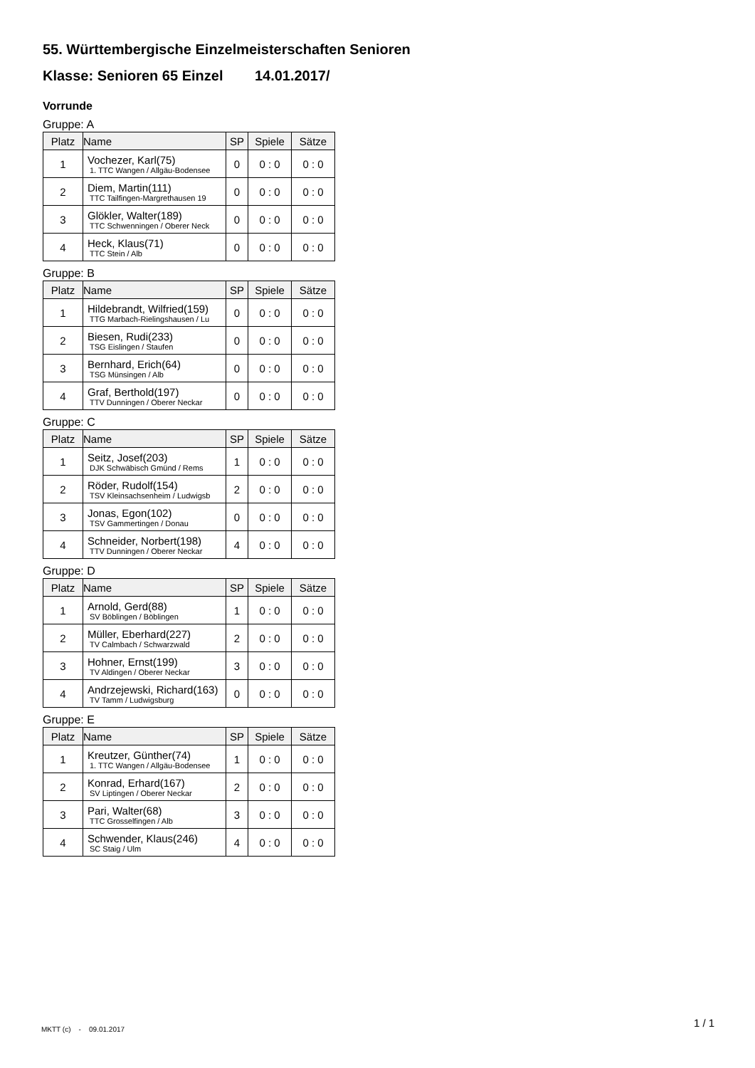55. Württembergische Einzelmeisterschaften Senioren
Klasse: Senioren 65 Einzel 14.01.2017/
Vorrunde
Gruppe: A
| Platz | Name | SP | Spiele | Sätze |
| --- | --- | --- | --- | --- |
| 1 | Vochezer, Karl(75) 1. TTC Wangen / Allgäu-Bodensee | 0 | 0 : 0 | 0 : 0 |
| 2 | Diem, Martin(111) TTC Tailfingen-Margrethausen 19 | 0 | 0 : 0 | 0 : 0 |
| 3 | Glökler, Walter(189) TTC Schwenningen / Oberer Neck | 0 | 0 : 0 | 0 : 0 |
| 4 | Heck, Klaus(71) TTC Stein / Alb | 0 | 0 : 0 | 0 : 0 |
Gruppe: B
| Platz | Name | SP | Spiele | Sätze |
| --- | --- | --- | --- | --- |
| 1 | Hildebrandt, Wilfried(159) TTG Marbach-Rielingshausen / Lu | 0 | 0 : 0 | 0 : 0 |
| 2 | Biesen, Rudi(233) TSG Eislingen / Staufen | 0 | 0 : 0 | 0 : 0 |
| 3 | Bernhard, Erich(64) TSG Münsingen / Alb | 0 | 0 : 0 | 0 : 0 |
| 4 | Graf, Berthold(197) TTV Dunningen / Oberer Neckar | 0 | 0 : 0 | 0 : 0 |
Gruppe: C
| Platz | Name | SP | Spiele | Sätze |
| --- | --- | --- | --- | --- |
| 1 | Seitz, Josef(203) DJK Schwäbisch Gmünd / Rems | 1 | 0 : 0 | 0 : 0 |
| 2 | Röder, Rudolf(154) TSV Kleinsachsenheim / Ludwigsb | 2 | 0 : 0 | 0 : 0 |
| 3 | Jonas, Egon(102) TSV Gammertingen / Donau | 0 | 0 : 0 | 0 : 0 |
| 4 | Schneider, Norbert(198) TTV Dunningen / Oberer Neckar | 4 | 0 : 0 | 0 : 0 |
Gruppe: D
| Platz | Name | SP | Spiele | Sätze |
| --- | --- | --- | --- | --- |
| 1 | Arnold, Gerd(88) SV Böblingen / Böblingen | 1 | 0 : 0 | 0 : 0 |
| 2 | Müller, Eberhard(227) TV Calmbach / Schwarzwald | 2 | 0 : 0 | 0 : 0 |
| 3 | Hohner, Ernst(199) TV Aldingen / Oberer Neckar | 3 | 0 : 0 | 0 : 0 |
| 4 | Andrzejewski, Richard(163) TV Tamm / Ludwigsburg | 0 | 0 : 0 | 0 : 0 |
Gruppe: E
| Platz | Name | SP | Spiele | Sätze |
| --- | --- | --- | --- | --- |
| 1 | Kreutzer, Günther(74) 1. TTC Wangen / Allgäu-Bodensee | 1 | 0 : 0 | 0 : 0 |
| 2 | Konrad, Erhard(167) SV Liptingen / Oberer Neckar | 2 | 0 : 0 | 0 : 0 |
| 3 | Pari, Walter(68) TTC Grosselfingen / Alb | 3 | 0 : 0 | 0 : 0 |
| 4 | Schwender, Klaus(246) SC Staig / Ulm | 4 | 0 : 0 | 0 : 0 |
MKTT (c) - 09.01.2017
1 / 1